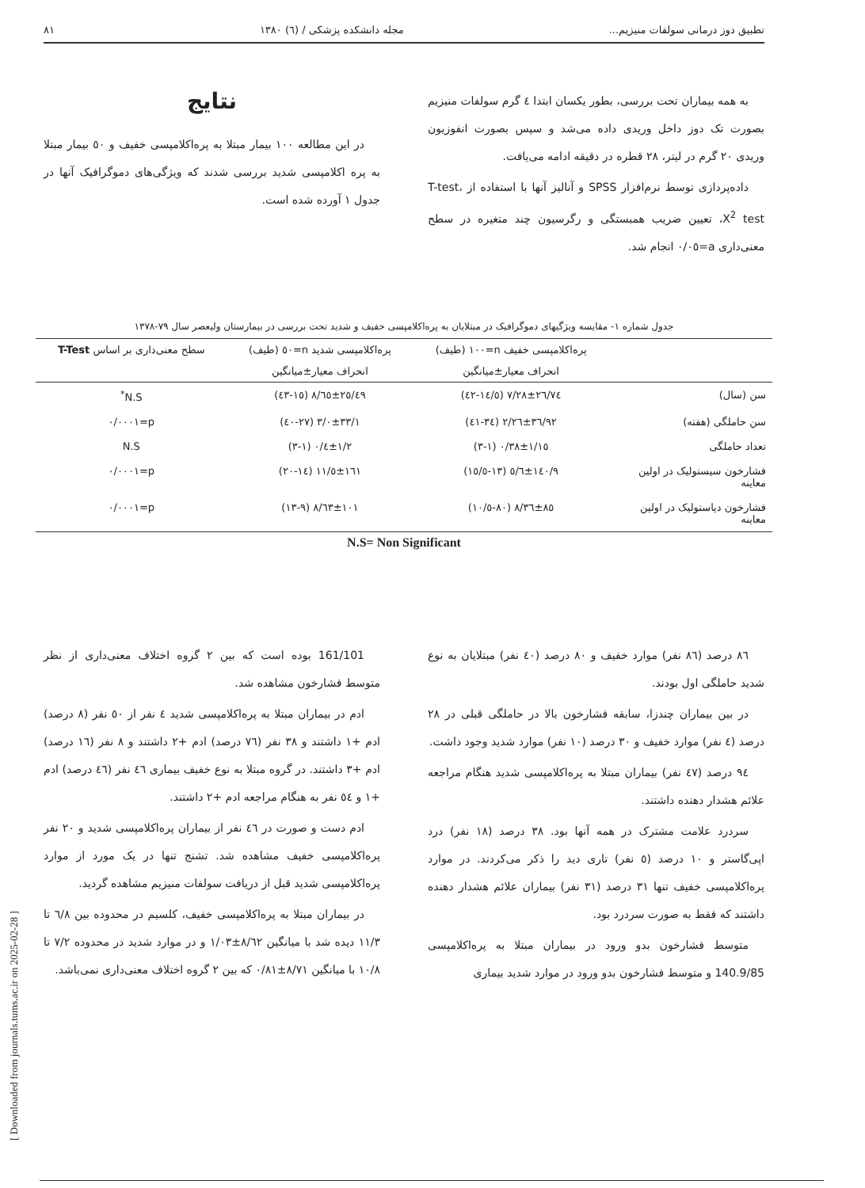تطبیق دوز درمانی سولفات منیزیم... مجله دانشکده پزشکی / (٦) ١٣٨٠ ٨١
به همه بیماران تحت بررسی، بطور یکسان ابتدا ٤ گرم سولفات منیزیم بصورت تک دوز داخل وریدی داده می‌شد و سپس بصورت انفوزیون وریدی ٢٠ گرم در لیتر، ٢٨ قطره در دقیقه ادامه می‌یافت.
داده‌پردازی توسط نرم‌افزار SPSS و آنالیز آنها با استفاده از T-test، X<sup>2</sup> test، تعیین ضریب همبستگی و رگرسیون چند متغیره در سطح معنی‌داری a=٠/٠٥ انجام شد.
نتایج
در این مطالعه ١٠٠ بیمار مبتلا به پره‌اکلامپسی خفیف و ٥٠ بیمار مبتلا به پره اکلامپسی شدید بررسی شدند که ویژگی‌های دموگرافیک آنها در جدول ١ آورده شده است.
جدول شماره ١- مقایسه ویژگیهای دموگرافیک در مبتلایان به پره‌اکلامپسی خفیف و شدید تحت بررسی در بیمارستان ولیعصر سال ٧٩-١٣٧٨
| | پره‌اکلامپسی خفیف n=١٠٠ (طیف) | پره‌اکلامپسی شدید n=٥٠ (طیف) | سطح معنی‌داری بر اساس T-Test |
| --- | --- | --- | --- |
| | انحراف معیار±میانگین | انحراف معیار±میانگین | |
| سن (سال) | ٢٦/٧٤±٧/٢٨ (١٤/٥-٤٢) | ٢٥/٤٩±٨/٦٥ (١٥-٤٣) | N.S<sup>*</sup> |
| سن حاملگی (هفته) | ٣٦/٩٢±٢/٢٦ (٣٤-٤١) | ٣٣/١±٣/٠ (٢٧-٤٠) | p=٠/٠٠٠١ |
| تعداد حاملگی | ١/١٥±٠/٣٨ (١-٣) | ١/٢±٠/٤ (١-٣) | N.S |
| فشارخون سیستولیک در اولین معاینه | ١٤٠/٩±٥/٦ (١٣-١٥/٥) | ١٦١±١١/٥ (١٤-٢٠) | p=٠/٠٠٠١ |
| فشارخون دیاستولیک در اولین معاینه | ٨٥±٨/٣٦ (٨٠-١٠/٥) | ١٠١±٨/٦٣ (٩-١٣) | p=٠/٠٠٠١ |
N.S= Non Significant
٨٦ درصد (٨٦ نفر) موارد خفیف و ٨٠ درصد (٤٠ نفر) مبتلایان به نوع شدید حاملگی اول بودند.
در بین بیماران چندزا، سابقه فشارخون بالا در حاملگی قبلی در ٢٨ درصد (٤ نفر) موارد خفیف و ٣٠ درصد (١٠ نفر) موارد شدید وجود داشت.
٩٤ درصد (٤٧ نفر) بیماران مبتلا به پره‌اکلامپسی شدید هنگام مراجعه علائم هشدار دهنده داشتند.
سردرد علامت مشترک در همه آنها بود. ٣٨ درصد (١٨ نفر) درد اپی‌گاستر و ١٠ درصد (٥ نفر) تاری دید را ذکر می‌کردند. در موارد پره‌اکلامپسی خفیف تنها ٣١ درصد (٣١ نفر) بیماران علائم هشدار دهنده داشتند که فقط به صورت سردرد بود.
متوسط فشارخون بدو ورود در بیماران مبتلا به پره‌اکلامپسی 140.9/85 و متوسط فشارخون بدو ورود در موارد شدید بیماری
161/101 بوده است که بین ٢ گروه اختلاف معنی‌داری از نظر متوسط فشارخون مشاهده شد.
ادم در بیماران مبتلا به پره‌اکلامپسی شدید ٤ نفر از ٥٠ نفر (٨ درصد) ادم +١ داشتند و ٣٨ نفر (٧٦ درصد) ادم +٢ داشتند و ٨ نفر (١٦ درصد) ادم +٣ داشتند. در گروه مبتلا به نوع خفیف بیماری ٤٦ نفر (٤٦ درصد) ادم +١ و ٥٤ نفر به هنگام مراجعه ادم +٢ داشتند.
ادم دست و صورت در ٤٦ نفر از بیماران پره‌اکلامپسی شدید و ٢٠ نفر پره‌اکلامپسی خفیف مشاهده شد. تشنج تنها در یک مورد از موارد پره‌اکلامپسی شدید قبل از دریافت سولفات منیزیم مشاهده گردید.
در بیماران مبتلا به پره‌اکلامپسی خفیف، کلسیم در محدوده بین ٦/٨ تا ١١/٣ دیده شد با میانگین ٨/٦٢±١/٠٣ و در موارد شدید در محدوده ٧/٢ تا ١٠/٨ با میانگین ٨/٧١±٠/٨١ که بین ٢ گروه اختلاف معنی‌داری نمی‌باشد.
[ Downloaded from journals.tums.ac.ir on 2025-02-28 ]